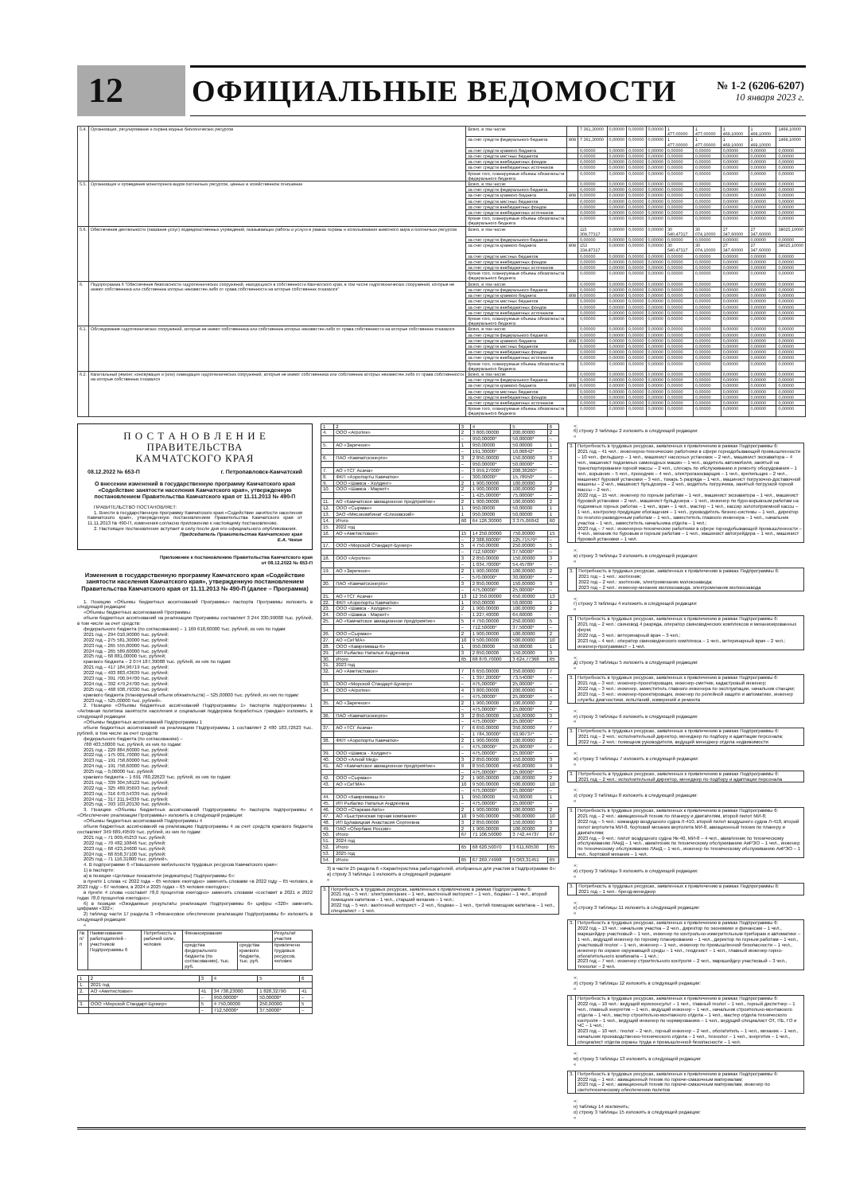12
ОФИЦИАЛЬНЫЕ ВЕДОМОСТИ
№ 1-2 (6206-6207)
10 января 2023 г.
| 5.4. | Организация, регулирование и охрана водных биологических ресурсов | Всего, в том числе: | | 7 361,30000 | 0,00000 | 0,00000 | 0,00000 | 1 477,00000 | 1 477,00000 | 1 469,10000 | 1 469,10000 | 1469,10000 |
| | | за счет средств федерального бюджета | 808 | 7 361,30000 | 0,00000 | 0,00000 | 0,00000 | 1 477,00000 | 1 477,00000 | 1 469,10000 | 1 469,10000 | 1469,10000 |
| | | за счет средств краевого бюджета | | 0,00000 | 0,00000 | 0,00000 | 0,00000 | 0,00000 | 0,00000 | 0,00000 | 0,00000 | 0,00000 |
| | | за счет средств местных бюджетов | | 0,00000 | 0,00000 | 0,00000 | 0,00000 | 0,00000 | 0,00000 | 0,00000 | 0,00000 | 0,00000 |
| | | за счет средств внебюджетных фондов | | 0,00000 | 0,00000 | 0,00000 | 0,00000 | 0,00000 | 0,00000 | 0,00000 | 0,00000 | 0,00000 |
| | | за счет средств внебюджетных источников | | 0,00000 | 0,00000 | 0,00000 | 0,00000 | 0,00000 | 0,00000 | 0,00000 | 0,00000 | 0,00000 |
| | | Кроме того, планируемые объемы обязательств федерального бюджета | | 0,00000 | 0,00000 | 0,00000 | 0,00000 | 0,00000 | 0,00000 | 0,00000 | 0,00000 | 0,00000 |
| 5.5. | Организация и проведение мониторинга видов охотничьих ресурсов, ценных в хозяйственном отношении | Всего, в том числе: | | 0,00000 | 0,00000 | 0,00000 | 0,00000 | 0,00000 | 0,00000 | 0,00000 | 0,00000 | 0,00000 |
| | | за счет средств федерального бюджета | | 0,00000 | 0,00000 | 0,00000 | 0,00000 | 0,00000 | 0,00000 | 0,00000 | 0,00000 | 0,00000 |
| | | за счет средств краевого бюджета | 808 | 0,00000 | 0,00000 | 0,00000 | 0,00000 | 0,00000 | 0,00000 | 0,00000 | 0,00000 | 0,00000 |
| | | за счет средств местных бюджетов | | 0,00000 | 0,00000 | 0,00000 | 0,00000 | 0,00000 | 0,00000 | 0,00000 | 0,00000 | 0,00000 |
| | | за счет средств внебюджетных фондов | | 0,00000 | 0,00000 | 0,00000 | 0,00000 | 0,00000 | 0,00000 | 0,00000 | 0,00000 | 0,00000 |
| | | за счет средств внебюджетных источников | | 0,00000 | 0,00000 | 0,00000 | 0,00000 | 0,00000 | 0,00000 | 0,00000 | 0,00000 | 0,00000 |
| | | Кроме того, планируемые объемы обязательств федерального бюджета | | 0,00000 | 0,00000 | 0,00000 | 0,00000 | 0,00000 | 0,00000 | 0,00000 | 0,00000 | 0,00000 |
| 5.6. | Обеспечение деятельности (оказание услуг) подведомственных учреждений, оказывающих работы и услуги в рамках охраны и использования животного мира и охотничьих ресурсов | Всего, в том числе: | | 115 309,77317 | 0,00000 | 0,00000 | 0,00000 | 30 540,47317 | 30 074,10000 | 27 347,60000 | 27 347,60000 | 38025,10000 |
| | | за счет средств федерального бюджета | | 0,00000 | 0,00000 | 0,00000 | 0,00000 | 0,00000 | 0,00000 | 0,00000 | 0,00000 | 0,00000 |
| | | за счет средств краевого бюджета | 808 | 153 334,87317 | 0,00000 | 0,00000 | 0,00000 | 30 540,47317 | 30 074,10000 | 27 347,60000 | 27 347,60000 | 38025,10000 |
| | | за счет средств местных бюджетов | | 0,00000 | 0,00000 | 0,00000 | 0,00000 | 0,00000 | 0,00000 | 0,00000 | 0,00000 | 0,00000 |
| | | за счет средств внебюджетных фондов | | 0,00000 | 0,00000 | 0,00000 | 0,00000 | 0,00000 | 0,00000 | 0,00000 | 0,00000 | 0,00000 |
| | | за счет средств внебюджетных источников | | 0,00000 | 0,00000 | 0,00000 | 0,00000 | 0,00000 | 0,00000 | 0,00000 | 0,00000 | 0,00000 |
| | | Кроме того, планируемые объемы обязательств федерального бюджета | | 0,00000 | 0,00000 | 0,00000 | 0,00000 | 0,00000 | 0,00000 | 0,00000 | 0,00000 | 0,00000 |
| 6. | Подпрограмма 6 "Обеспечение безопасности гидротехнических сооружений, находящихся в собственности Камчатского края, в том числе гидротехнических сооружений, которые не имеют собственника или собственник которых неизвестен либо от права собственности на которые собственник отказался" | Всего, в том числе: | | 0,00000 | 0,00000 | 0,00000 | 0,00000 | 0,00000 | 0,00000 | 0,00000 | 0,00000 | 0,00000 |
| | | за счет средств федерального бюджета | | 0,00000 | 0,00000 | 0,00000 | 0,00000 | 0,00000 | 0,00000 | 0,00000 | 0,00000 | 0,00000 |
| | | за счет средств краевого бюджета | 808 | 0,00000 | 0,00000 | 0,00000 | 0,00000 | 0,00000 | 0,00000 | 0,00000 | 0,00000 | 0,00000 |
| | | за счет средств местных бюджетов | | 0,00000 | 0,00000 | 0,00000 | 0,00000 | 0,00000 | 0,00000 | 0,00000 | 0,00000 | 0,00000 |
| | | за счет средств внебюджетных фондов | | 0,00000 | 0,00000 | 0,00000 | 0,00000 | 0,00000 | 0,00000 | 0,00000 | 0,00000 | 0,00000 |
| | | за счет средств внебюджетных источников | | 0,00000 | 0,00000 | 0,00000 | 0,00000 | 0,00000 | 0,00000 | 0,00000 | 0,00000 | 0,00000 |
| | | Кроме того, планируемые объемы обязательств федерального бюджета | | 0,00000 | 0,00000 | 0,00000 | 0,00000 | 0,00000 | 0,00000 | 0,00000 | 0,00000 | 0,00000 |
| 6.1. | Обследование гидротехнических сооружений, которые не имеют собственника или собственник которых неизвестен либо от права собственности на которые собственник отказался | Всего, в том числе: | | 0,00000 | 0,00000 | 0,00000 | 0,00000 | 0,00000 | 0,00000 | 0,00000 | 0,00000 | 0,00000 |
| | | за счет средств федерального бюджета | | 0,00000 | 0,00000 | 0,00000 | 0,00000 | 0,00000 | 0,00000 | 0,00000 | 0,00000 | 0,00000 |
| | | за счет средств краевого бюджета | 808 | 0,00000 | 0,00000 | 0,00000 | 0,00000 | 0,00000 | 0,00000 | 0,00000 | 0,00000 | 0,00000 |
| | | за счет средств местных бюджетов | | 0,00000 | 0,00000 | 0,00000 | 0,00000 | 0,00000 | 0,00000 | 0,00000 | 0,00000 | 0,00000 |
| | | за счет средств внебюджетных фондов | | 0,00000 | 0,00000 | 0,00000 | 0,00000 | 0,00000 | 0,00000 | 0,00000 | 0,00000 | 0,00000 |
| | | за счет средств внебюджетных источников | | 0,00000 | 0,00000 | 0,00000 | 0,00000 | 0,00000 | 0,00000 | 0,00000 | 0,00000 | 0,00000 |
| | | Кроме того, планируемые объемы обязательств федерального бюджета | | 0,00000 | 0,00000 | 0,00000 | 0,00000 | 0,00000 | 0,00000 | 0,00000 | 0,00000 | 0,00000 |
| 6.2. | Капитальный ремонт, консервация и (или) ликвидация гидротехнических сооружений, которые не имеют собственника или собственник которых неизвестен либо от права собственности на которые собственник отказался | Всего, в том числе: | | 0,00000 | 0,00000 | 0,00000 | 0,00000 | 0,00000 | 0,00000 | 0,00000 | 0,00000 | 0,00000 |
| | | за счет средств федерального бюджета | | 0,00000 | 0,00000 | 0,00000 | 0,00000 | 0,00000 | 0,00000 | 0,00000 | 0,00000 | 0,00000 |
| | | за счет средств краевого бюджета | 808 | 0,00000 | 0,00000 | 0,00000 | 0,00000 | 0,00000 | 0,00000 | 0,00000 | 0,00000 | 0,00000 |
| | | за счет средств местных бюджетов | | 0,00000 | 0,00000 | 0,00000 | 0,00000 | 0,00000 | 0,00000 | 0,00000 | 0,00000 | 0,00000 |
| | | за счет средств внебюджетных фондов | | 0,00000 | 0,00000 | 0,00000 | 0,00000 | 0,00000 | 0,00000 | 0,00000 | 0,00000 | 0,00000 |
| | | за счет средств внебюджетных источников | | 0,00000 | 0,00000 | 0,00000 | 0,00000 | 0,00000 | 0,00000 | 0,00000 | 0,00000 | 0,00000 |
| | | Кроме того, планируемые объемы обязательств федерального бюджета | | 0,00000 | 0,00000 | 0,00000 | 0,00000 | 0,00000 | 0,00000 | 0,00000 | 0,00000 | 0,00000 |
П О С Т А Н О В Л Е Н И Е
ПРАВИТЕЛЬСТВА
КАМЧАТСКОГО КРАЯ
08.12.2022 № 653-П г. Петропавловск-Камчатский
О внесении изменений в государственную программу Камчатского края «Содействие занятости населения Камчатского края», утвержденную постановлением Правительства Камчатского края от 11.11.2013 № 490-П
ПРАВИТЕЛЬСТВО ПОСТАНОВЛЯЕТ:
1. Внести в государственную программу Камчатского края «Содействие занятости населения Камчатского края», утвержденную постановлением Правительства Камчатского края от 11.11.2013 № 490-П, изменения согласно приложению к настоящему постановлению.
2. Настоящее постановление вступает в силу после дня его официального опубликования.
Председатель Правительства Камчатского края
Е.А. Чекин
Приложение к постановлению Правительства Камчатского края
от 08.12.2022 № 653-П
Изменения в государственную программу Камчатского края «Содействие занятости населения Камчатского края», утвержденную постановлением Правительства Камчатского края от 11.11.2013 № 490-П (далее – Программа)
1. Позицию «Объемы бюджетных ассигнований Программы» паспорта Программы изложить в следующей редакции:
«Объемы бюджетных ассигнований Программы
объем бюджетных ассигнований на реализацию Программы составляет 3 244 330,99088 тыс. рублей, в том числе за счет средств:
федерального бюджета (по согласованию) – 1 169 618,60000 тыс. рублей, из них по годам:
2021 год – 294 010,90000 тыс. рублей;
2022 год – 275 581,30000 тыс. рублей;
2023 год – 265 555,80000 тыс. рублей;
2024 год – 265 589,60000 тыс. рублей;
2025 год – 68 881,00000 тыс. рублей;
краевого бюджета – 2 074 187,39088 тыс. рублей, из них по годам:
2021 год – 417 184,96719 тыс. рублей;
2022 год – 403 883,43639 тыс. рублей;
2023 год – 391 700,94700 тыс. рублей;
2024 год – 392 479,24700 тыс. рублей;
2025 год – 468 938,79330 тыс. рублей;
краевого бюджета (планируемый объем обязательств) – 525,00000 тыс. рублей, из них по годам:
2023 год – 525,00000 тыс. рублей».
2. Позицию «Объемы бюджетных ассигнований Подпрограммы 1» паспорта подпрограммы 1 «Активная политика занятости населения и социальная поддержка безработных граждан» изложить в следующей редакции:
«Объемы бюджетных ассигнований Подпрограммы 1
объем бюджетных ассигнований на реализацию Подпрограммы 1 составляет 2 480 183,72623 тыс. рублей, в том числе за счет средств:
федерального бюджета (по согласованию) –
788 403,50000 тыс. рублей, из них по годам:
2021 год – 229 884,60000 тыс. рублей;
2022 год – 175 001,70000 тыс. рублей;
2023 год – 191 758,60000 тыс. рублей;
2024 год – 191 758,60000 тыс. рублей;
2025 год – 0,00000 тыс. рублей;
краевого бюджета – 1 691 780,22623 тыс. рублей, из них по годам:
2021 год – 339 304,58122 тыс. рублей;
2022 год – 325 489,95693 тыс. рублей;
2023 год – 316 670,54339 тыс. рублей;
2024 год – 317 211,94339 тыс. рублей;
2025 год – 393 103,20130 тыс. рублей».
3. Позицию «Объемы бюджетных ассигнований Подпрограммы 4» паспорта подпрограммы 4 «Обеспечение реализации Программы» изложить в следующей редакции:
«Объемы бюджетных ассигнований Подпрограммы 4
объем бюджетных ассигнований на реализацию Подпрограммы 4 за счет средств краевого бюджета составляет 349 689,49599 тыс. рублей, из них по годам:
2021 год – 71 009,45253 тыс. рублей;
2022 год – 70 482,10846 тыс. рублей;
2023 год – 68 423,24600 тыс. рублей;
2024 год – 68 658,37100 тыс. рублей;
2025 год – 71 116,31800 тыс. рублей».
4. В подпрограмме 6 «Повышение мобильности трудовых ресурсов Камчатского края»:
1) в паспорте:
а) в позиции «Целевые показатели (индикаторы) Подпрограммы 6»:
в пункте 1 слова «с 2022 года – 65 человек ежегодно» заменить словами «в 2022 году – 65 человек, в 2023 году – 67 человек, в 2024 и 2025 годах – 65 человек ежегодно»;
в пункте 4 слова «составит 78,0 процентов ежегодно» заменить словами «составит в 2021 и 2022 годах 78,0 процентов ежегодно»;
б) в позиции «Ожидаемые результаты реализации Подпрограммы 6» цифры «320» заменить цифрами «322»;
2) таблицу части 17 раздела 3 «Финансовое обеспечение реализации Подпрограммы 6» изложить в следующей редакции:
«
| № п/п | Наименование работодателей - участников Подпрограммы 6 | Потребность в рабочей силе, человек | Финансирование | | Результат участия |
| --- | --- | --- | --- | --- | --- |
| | | | средства федерального бюджета (по согласованию), тыс. руб. | средства краевого бюджета, тыс. руб. | привлечено трудовых ресурсов, человек |
| 1 | 2 | 3 | 4 | 5 | 6 |
| 1. | 2021 год | | | | |
| 2. | АО «Аметистовое» | 41 | 34 738,23000 | 1 828,32790 | 41 |
| | | – | 950,00000* | 50,00000* | – |
| 3. | ООО «Морской Стандарт-Бункер» | 5 | 4 750,00000 | 250,00000 | 5 |
| | | – | 712,50000* | 37,50000* | – |
| 1 | 2 | 3 | 4 | 5 | 6 |
| 4. | ООО «Агротек» | 2 | 3 800,00000 | 200,00000 | 2 |
| | | – | 950,00000* | 50,00000* | – |
| 5. | АО «Заречное» | 1 | 950,00000 | 50,00000 | 1 |
| | | – | 191,30000* | 10,06842* | – |
| 6. | ПАО «Камчатскэнерго» | 3 | 2 850,00000 | 150,00000 | 3 |
| | | – | 950,00000* | 50,00000* | – |
| 7. | АО «ТСГ Асача» | – | 3 959,27000* | 208,38260* | – |
| 8. | ФКП «Аэропорты Камчатки» | – | 300,00000* | 15,78950* | – |
| 9. | ООО «Шамса - Холдинг» | 2 | 1 900,00000 | 100,00000 | 2 |
| 10. | ООО «Шамса - Маркет» | 2 | 1 900,00000 | 100,00000 | 2 |
| | | – | 1 425,00000* | 75,00000* | – |
| 11. | АО «Камчатское авиационное предприятие» | 2 | 1 900,00000 | 100,00000 | 2 |
| 12. | ООО «Сырман» | 1 | 950,00000 | 50,00000 | 1 |
| 13. | ЗАО «Мясокомбинат «Елизовский» | 1 | 950,00000 | 50,00000 | 1 |
| 14. | Итого | 60 | 64 126,30000 | 3 375,06842 | 60 |
| 15. | 2022 год | | | | |
| 16. | АО «Аметистовое» | 15 | 14 250,00000 | 750,00000 | 15 |
| | | – | 2 388,60000* | 125,71579* | – |
| 17. | ООО «Морской Стандарт-Бункер» | 5 | 4 750,00000 | 250,00000 | 5 |
| | | – | 712,50000* | 37,50000* | – |
| 18. | ООО «Агротек» | 3 | 2 850,00000 | 150,00000 | 3 |
| | | – | 1 034,70000* | 54,45789* | – |
| 19. | АО «Заречное» | 2 | 1 900,00000 | 100,00000 | 2 |
| | | – | 570,00000* | 30,00000* | – |
| 20. | ПАО «Камчатскэнерго» | 3 | 2 850,00000 | 150,00000 | 3 |
| | | – | 475,00000* | 25,00000* | – |
| 21. | АО «ТСГ Асача» | 13 | 12 350,00000 | 650,00000 | 13 |
| 22. | ФКП «Аэропорты Камчатки» | 1 | 950,00000 | 50,00000 | 1 |
| 23. | ООО «Шамса - Холдинг» | 2 | 1 900,00000 | 100,00000 | 2 |
| 24. | ООО «Шамса - Маркет» | - | 1 227,40000 | 64,60000 | - |
| 25. | АО «Камчатское авиационное предприятие» | 5 | 4 750,00000 | 250,00000 | 5 |
| | | – | 712,50000* | 37,50000* | – |
| 26. | ООО «Сырман» | 2 | 1 900,00000 | 100,00000 | 2 |
| 27. | АО «СиГМА» | 10 | 9 500,00000 | 500,00000 | 10 |
| 28. | ООО «Камреммаш-К» | 1 | 950,00000 | 50,00000 | 1 |
| 29. | ИП Рыбалко Наталья Андреевна | 3 | 2 850,00000 | 150,00000 | 3 |
| 30. | Итого | 65 | 68 870,70000 | 3 624,77368 | 65 |
| 31. | 2023 год | | | | |
| 32. | АО «Аметистовое» | 7 | 6 650,00000 | 350,00000 | 7 |
| | | – | 1 397,20000* | 73,54000* | – |
| 33. | ООО «Морской Стандарт-Бункер» | – | 475,00000* | 25,00000* | – |
| 34. | ООО «Агротек» | 4 | 3 800,00000 | 200,00000 | 4 |
| | | – | 475,00000* | 25,00000* | – |
| 35. | АО «Заречное» | 2 | 1 900,00000 | 100,00000 | 2 |
| | | – | 475,00000* | 25,00000* | – |
| 36. | ПАО «Камчатскэнерго» | 3 | 2 850,00000 | 150,00000 | 3 |
| | | – | 475,00000* | 25,00000* | – |
| 37. | АО «ТСГ Асача» | 7 | 6 650,00000 | 350,00000 | 7 |
| | | – | 1 784,30000* | 93,90737* | – |
| 38. | ФКП «Аэропорты Камчатки» | 2 | 1 900,00000 | 100,00000 | 2 |
| | | – | 475,00000* | 25,00000* | – |
| 39. | ООО «Шамса - Холдинг» | – | 475,00000* | 25,00000* | – |
| 40. | ООО «Алнэй Мед» | 3 | 2 850,00000 | 150,00000 | 3 |
| 41. | АО «Камчатское авиационное предприятие» | 9 | 8 550,00000 | 450,00000 | 9 |
| | | – | 475,00000* | 25,00000* | – |
| 42. | ООО «Сырман» | 2 | 1 900,00000 | 100,00000 | 2 |
| 43. | АО «СиГМА» | 10 | 9 500,00000 | 500,00000 | 10 |
| | | – | 475,00000* | 25,00000* | – |
| 44. | ООО «Камреммаш-К» | 1 | 950,00000 | 50,00000 | 1 |
| 45. | ИП Рыбалко Наталья Андреевна | – | 475,00000* | 25,00000* | – |
| 46. | ООО «Старкам-Авто» | 2 | 1 900,00000 | 100,00000 | 2 |
| 47. | АО «Быстринская горная компания» | 10 | 9 500,00000 | 500,00000 | 10 |
| 48. | ИП Булавицкая Анастасия Сергеевна | 3 | 2 850,00000 | 150,00000 | 3 |
| 49. | ПАО «Сбербанк России» | 2 | 1 900,00000 | 100,00000 | 2 |
| 50. | Итого | 67 | 71 106,50000 | 3 742,44737 | 67 |
| 51. | 2024 год | | | | |
| 52. | Итого | 65 | 68 620,50070 | 3 611,60530 | 65 |
| 53. | 2025 год | | | | |
| 54. | Итого | 65 | 67 269,74998 | 5 063,31451 | 65 |
3) в части 25 раздела 6 «Характеристика работодателей, отобранных для участия в Подпрограмме 6»:
а) строку 3 таблицы 1 изложить в следующей редакции:
«
| 3. | Потребность в трудовых ресурсах, заявленных к привлечению в рамках Подпрограммы 6: 2021 год – 5 чел.: электромеханик – 1 чел., вахтенный моторист – 1 чел., боцман – 1 чел., второй помощник капитана – 1 чел., старший механик – 1 чел.; 2022 год – 5 чел.: вахтенный моторист – 2 чел., боцман – 1 чел., третий помощник капитана – 1 чел., специалист – 1 чел. |
»;
б) строку 3 таблицы 2 изложить в следующей редакции:
«
| 3. | Потребность в трудовых ресурсах, заявленных к привлечению в рамках Подпрограммы 6: 2021 год – 41 чел.: инженерно-технические работники в сфере горнодобывающей промышленности – 10 чел., фельдшер – 1 чел., машинист насосных установок – 2 чел., машинист экскаватора – 4 чел., машинист подземных самоходных машин – 1 чел., водитель автомобиля, занятый на транспортировании горной массы – 2 чел., слесарь по обслуживанию и ремонту оборудования – 1 чел., взрывник – 5 чел., проходчик – 4 чел., электрогазосварщик – 1 чел., крепильщик – 2 чел., машинист буровой установки – 3 чел., токарь 5 разряда – 1 чел., машинист погрузочно-доставочной машины – 2 чел., машинист бульдозера – 2 чел., водитель погрузчика, занятый погрузкой горной массы – 2 чел.; 2022 год – 15 чел.: инженер по горным работам – 1 чел., машинист экскаватора – 1 чел., машинист буровой установки – 2 чел., машинист бульдозера – 1 чел., инженер по буро-взрывным работам на подземных горных работах – 1 чел., врач – 1 чел., мастер – 1 чел., кассир золотоприемной кассы – 1 чел., контролер продукции обогащения – 1 чел., руководитель бизнес-системы – 1 чел., директор по геолого-разведочным работам – 1 чел., заместитель главного инженера – 1 чел., начальник участка – 1 чел., заместитель начальника отдела – 1 чел.; 2023 год – 7 чел.: инженерно-технические работники в сфере горнодобывающей промышленности – 4 чел., механик по буровым и горным работам – 1 чел., машинист автогрейдера – 1 чел., машинист буровой установки – 1 чел. |
»;
в) строку 3 таблицы 3 изложить в следующей редакции:
«
| 3. | Потребность в трудовых ресурсах, заявленных к привлечению в рамках Подпрограммы 6: 2021 год – 1 чел.: зоотехник; 2022 год – 2 чел.: зоотехник, электромеханик молокозавода; 2023 год – 2 чел.: инженер-механик молокозавода, электромеханик молокозавода |
»;
г) строку 3 таблицы 4 изложить в следующей редакции:
«
| 3. | Потребность в трудовых ресурсах, заявленных к привлечению в рамках Подпрограммы 6: 2021 год – 2 чел.: свиновод 4 разряда, оператор свиноводческих комплексов и механизированных ферм; 2022 год – 3 чел.: ветеринарный врач – 3 чел.; 2023 год – 4 чел.: оператор свиноводческого комплекса – 1 чел., ветеринарный врач – 2 чел.; инженер-программист – 1 чел. |
»;
д) строку 3 таблицы 5 изложить в следующей редакции:
«
| 3. | Потребность в трудовых ресурсах, заявленных к привлечению в рамках Подпрограммы 6: 2021 год – 3 чел.: инженер-проектировщик, инженер-сметчик, кадастровый инженер; 2022 год – 3 чел.: инженер, заместитель главного инженера по эксплуатации, начальник станции; 2023 год – 3 чел.: инженер-проектировщик, инженер по релейной защите и автоматике, инженер службы диагностики, испытаний, измерений и ремонта |
»;
е) строку 3 таблицы 6 изложить в следующей редакции:
«
| 3. | Потребность в трудовых ресурсах, заявленных к привлечению в рамках Подпрограммы 6: 2021 год – 2 чел.: исполнительный директор, менеджер по подбору и адаптации персонала; 2022 год – 2 чел.: помощник руководителя, ведущий менеджер отдела недвижимости |
»;
ж) строку 3 таблицы 7 изложить в следующей редакции:
«
| 3. | Потребность в трудовых ресурсах, заявленных к привлечению в рамках Подпрограммы 6: 2021 год – 2 чел.: исполнительный директор, менеджер по подбору и адаптации персонала |
»;
з) строку 3 таблицы 8 изложить в следующей редакции:
«
| 3. | Потребность в трудовых ресурсах, заявленных к привлечению в рамках Подпрограммы 6: 2021 год – 2 чел.: авиационный техник по планеру и двигателям, второй пилот МИ-8; 2022 год – 5 чел.: командир воздушного судна Л-410, второй пилот воздушного судна Л-410, второй пилот вертолета МИ-8, бортовой механик вертолета МИ-8, авиационный техник по планеру и двигателям; 2023 год – 9 чел.: пилот воздушного судна Як-40, МИ-8 – 4 чел., авиатехник по техническому обслуживанию ЛАиД – 1 чел., авиатехник по техническому обслуживанию АиРЭО – 1 чел., инженер по техническому обслуживанию ЛАиД – 1 чел., инженер по техническому обслуживанию АиРЭО – 1 чел., бортовой механик – 1 чел. |
»;
и) строку 3 таблицы 9 изложить в следующей редакции:
«
| 3. | Потребность в трудовых ресурсах, заявленных к привлечению в рамках Подпрограммы 6: 2021 год – 1 чел.: бренд-менеджер |
»;
к) строку 3 таблицы 11 изложить в следующей редакции:
«
| 3. | Потребность в трудовых ресурсах, заявленных к привлечению в рамках Подпрограммы 6: 2022 год – 13 чел.: начальник участка – 2 чел., директор по экономике и финансам – 1 чел., маркшейдер участковый – 1 чел., инженер по контрольно-измерительным приборам и автоматике – 1 чел., ведущий инженер по горному планированию – 1 чел., директор по горным работам – 1 чел., участковый геолог – 1 чел., инженер – 1 чел., инженер по промышленной безопасности – 1 чел., инженер по охране окружающей среды – 1 чел., геодезист – 1 чел., главный инженер горно-обогатительного комбината – 1 чел.; 2023 год – 7 чел.: инженер строительного контроля – 2 чел., маркшейдер участковый – 3 чел., технолог – 2 чел. |
»;
л) строку 3 таблицы 12 изложить в следующей редакции:
«
| 3. | Потребность в трудовых ресурсах, заявленных к привлечению в рамках Подпрограммы 6: 2022 год – 10 чел.: ведущий юрисконсульт – 1 чел., главный геолог – 1 чел., горный диспетчер – 1 чел., главный энергетик – 1 чел., ведущий инженер – 1 чел., начальник строительно-монтажного отдела – 1 чел., мастер строительно-монтажного отдела – 1 чел., мастер отдела технического контроля – 1 чел., ведущий инженер по нормированию – 1 чел., ведущий специалист ОТ, ПБ, ГО и ЧС – 1 чел.; 2023 год – 10 чел.: геолог – 2 чел., горный инженер – 2 чел., обогатитель – 1 чел., механик – 1 чел., начальник производственно-технического отдела – 1 чел., технолог – 1 чел., энергетик – 1 чел., специалист отдела охраны труда и промышленной безопасности – 1 чел. |
»;
м) строку 3 таблицы 13 изложить в следующей редакции:
«
| 3. | Потребность в трудовых ресурсах, заявленных к привлечению в рамках Подпрограммы 6: 2022 год – 1 чел.: авиационный техник по горюче-смазочным материалам; 2023 год – 2 чел.: авиационный техник по горюче-смазочным материалам, инженер по светотехническому обеспечению полетов |
»;
н) таблицу 14 исключить;
о) строку 3 таблицы 15 изложить в следующей редакции:
«